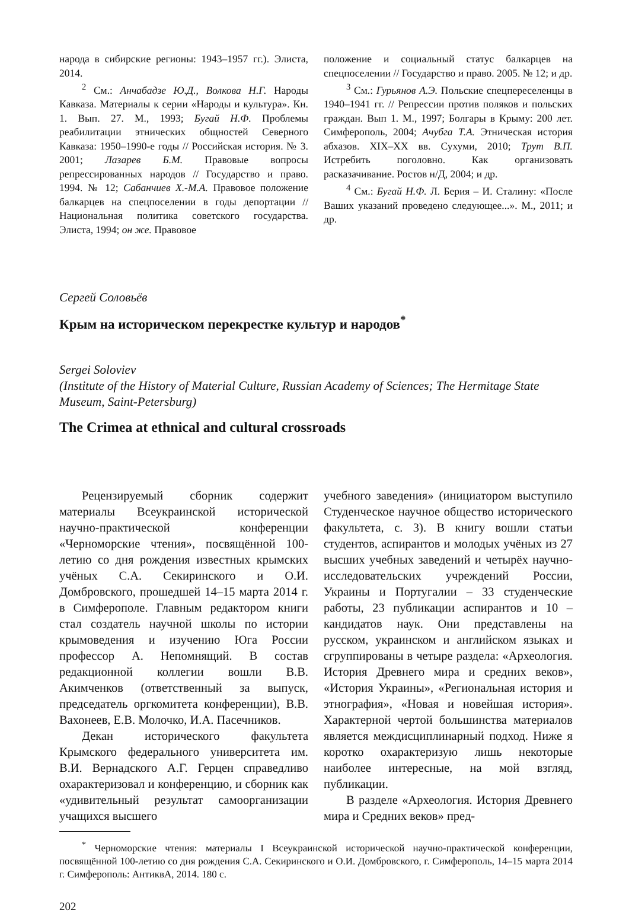народа в сибирские регионы: 1943–1957 гг.). Элиста, 2014.
<sup>2</sup> См.: Анчабадзе Ю.Д., Волкова Н.Г. Народы Кавказа. Материалы к серии «Народы и культура». Кн. 1. Вып. 27. М., 1993; Бугай Н.Ф. Проблемы реабилитации этнических общностей Северного Кавказа: 1950–1990-е годы // Российская история. № 3. 2001; Лазарев Б.М. Правовые вопросы репрессированных народов // Государство и право. 1994. № 12; Сабанчиев Х.-М.А. Правовое положение балкарцев на спецпоселении в годы депортации // Национальная политика советского государства. Элиста, 1994; он же. Правовое
положение и социальный статус балкарцев на спецпоселении // Государство и право. 2005. № 12; и др.
<sup>3</sup> См.: Гурьянов А.Э. Польские спецпереселенцы в 1940–1941 гг. // Репрессии против поляков и польских граждан. Вып 1. М., 1997; Болгары в Крыму: 200 лет. Симферополь, 2004; Ачубга Т.А. Этническая история абхазов. XIX–XX вв. Сухуми, 2010; Трут В.П. Истребить поголовно. Как организовать расказачивание. Ростов н/Д, 2004; и др.
<sup>4</sup> См.: Бугай Н.Ф. Л. Берия – И. Сталину: «После Ваших указаний проведено следующее...». М., 2011; и др.
Сергей Соловьёв
Крым на историческом перекрестке культур и народов<sup>*</sup>
Sergei Soloviev
(Institute of the History of Material Culture, Russian Academy of Sciences; The Hermitage State Museum, Saint-Petersburg)
The Crimea at ethnical and cultural crossroads
Рецензируемый сборник содержит материалы Всеукраинской исторической научно-практической конференции «Черноморские чтения», посвящённой 100-летию со дня рождения известных крымских учёных С.А. Секиринского и О.И. Домбровского, прошедшей 14–15 марта 2014 г. в Симферополе. Главным редактором книги стал создатель научной школы по истории крымоведения и изучению Юга России профессор А. Непомнящий. В состав редакционной коллегии вошли В.В. Акимченков (ответственный за выпуск, председатель оргкомитета конференции), В.В. Вахонеев, Е.В. Молочко, И.А. Пасечников.
Декан исторического факультета Крымского федерального университета им. В.И. Вернадского А.Г. Герцен справедливо охарактеризовал и конференцию, и сборник как «удивительный результат самоорганизации учащихся высшего
учебного заведения» (инициатором выступило Студенческое научное общество исторического факультета, с. 3). В книгу вошли статьи студентов, аспирантов и молодых учёных из 27 высших учебных заведений и четырёх научно-исследовательских учреждений России, Украины и Португалии – 33 студенческие работы, 23 публикации аспирантов и 10 – кандидатов наук. Они представлены на русском, украинском и английском языках и сгруппированы в четыре раздела: «Археология. История Древнего мира и средних веков», «История Украины», «Региональная история и этнография», «Новая и новейшая история». Характерной чертой большинства материалов является междисциплинарный подход. Ниже я коротко охарактеризую лишь некоторые наиболее интересные, на мой взгляд, публикации.
В разделе «Археология. История Древнего мира и Средних веков» пред-
<sup>*</sup> Черноморские чтения: материалы I Всеукраинской исторической научно-практической конференции, посвящённой 100-летию со дня рождения С.А. Секиринского и О.И. Домбровского, г. Симферополь, 14–15 марта 2014 г. Симферополь: АнтиквА, 2014. 180 с.
202